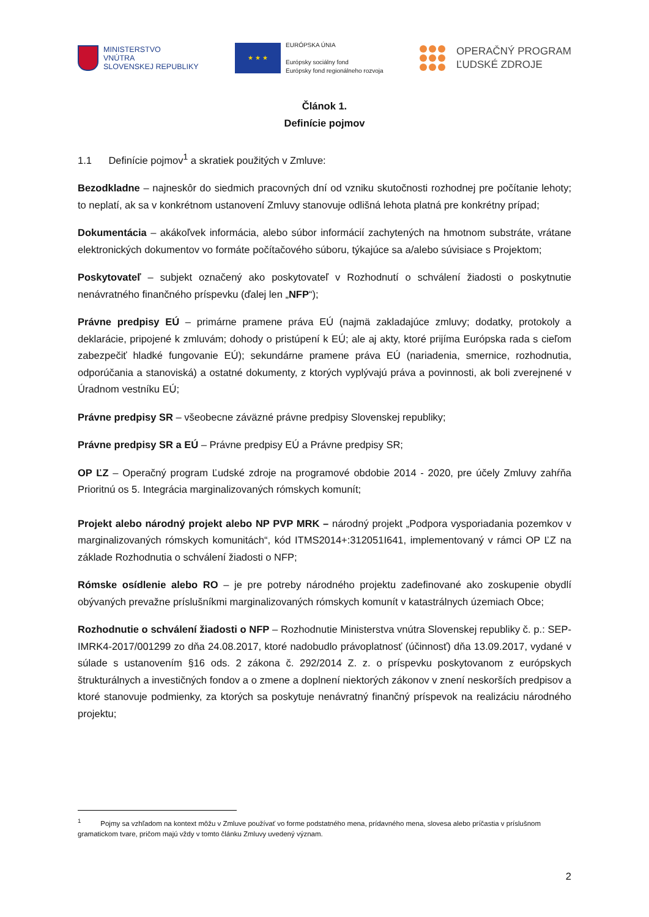MINISTERSTVO
VNÚTRA
SLOVENSKEJ REPUBLIKY
★ ★ ★
EURÓPSKA ÚNIA
Európsky sociálny fond
Európsky fond regionálneho rozvoja
OPERAČNÝ PROGRAM
ĽUDSKÉ ZDROJE
Článok 1.
Definície pojmov
1.1 Definície pojmov<sup>1</sup> a skratiek použitých v Zmluve:
Bezodkladne – najneskôr do siedmich pracovných dní od vzniku skutočnosti rozhodnej pre počítanie lehoty; to neplatí, ak sa v konkrétnom ustanovení Zmluvy stanovuje odlišná lehota platná pre konkrétny prípad;
Dokumentácia – akákoľvek informácia, alebo súbor informácií zachytených na hmotnom substráte, vrátane elektronických dokumentov vo formáte počítačového súboru, týkajúce sa a/alebo súvisiace s Projektom;
Poskytovateľ – subjekt označený ako poskytovateľ v Rozhodnutí o schválení žiadosti o poskytnutie nenávratného finančného príspevku (ďalej len „NFP“);
Právne predpisy EÚ – primárne pramene práva EÚ (najmä zakladajúce zmluvy; dodatky, protokoly a deklarácie, pripojené k zmluvám; dohody o pristúpení k EÚ; ale aj akty, ktoré prijíma Európska rada s cieľom zabezpečiť hladké fungovanie EÚ); sekundárne pramene práva EÚ (nariadenia, smernice, rozhodnutia, odporúčania a stanoviská) a ostatné dokumenty, z ktorých vyplývajú práva a povinnosti, ak boli zverejnené v Úradnom vestníku EÚ;
Právne predpisy SR – všeobecne záväzné právne predpisy Slovenskej republiky;
Právne predpisy SR a EÚ – Právne predpisy EÚ a Právne predpisy SR;
OP ĽZ – Operačný program Ľudské zdroje na programové obdobie 2014 - 2020, pre účely Zmluvy zahŕňa Prioritnú os 5. Integrácia marginalizovaných rómskych komunít;
Projekt alebo národný projekt alebo NP PVP MRK – národný projekt „Podpora vysporiadania pozemkov v marginalizovaných rómskych komunitách“, kód ITMS2014+:312051I641, implementovaný v rámci OP ĽZ na základe Rozhodnutia o schválení žiadosti o NFP;
Rómske osídlenie alebo RO – je pre potreby národného projektu zadefinované ako zoskupenie obydlí obývaných prevažne príslušníkmi marginalizovaných rómskych komunít v katastrálnych územiach Obce;
Rozhodnutie o schválení žiadosti o NFP – Rozhodnutie Ministerstva vnútra Slovenskej republiky č. p.: SEP-IMRK4-2017/001299 zo dňa 24.08.2017, ktoré nadobudlo právoplatnosť (účinnosť) dňa 13.09.2017, vydané v súlade s ustanovením §16 ods. 2 zákona č. 292/2014 Z. z. o príspevku poskytovanom z európskych štrukturálnych a investičných fondov a o zmene a doplnení niektorých zákonov v znení neskorších predpisov a ktoré stanovuje podmienky, za ktorých sa poskytuje nenávratný finančný príspevok na realizáciu národného projektu;
<sup>1</sup> Pojmy sa vzhľadom na kontext môžu v Zmluve používať vo forme podstatného mena, prídavného mena, slovesa alebo príčastia v príslušnom gramatickom tvare, pričom majú vždy v tomto článku Zmluvy uvedený význam.
2